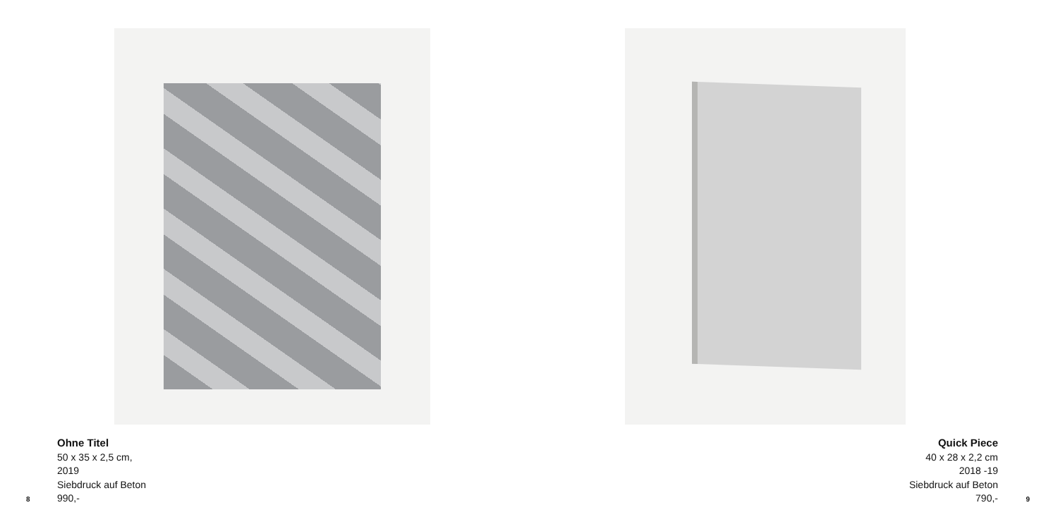Ohne Titel
50 x 35 x 2,5 cm,
2019
Siebdruck auf Beton
990,-
8
Quick Piece
40 x 28 x 2,2 cm
2018 -19
Siebdruck auf Beton
790,-
9